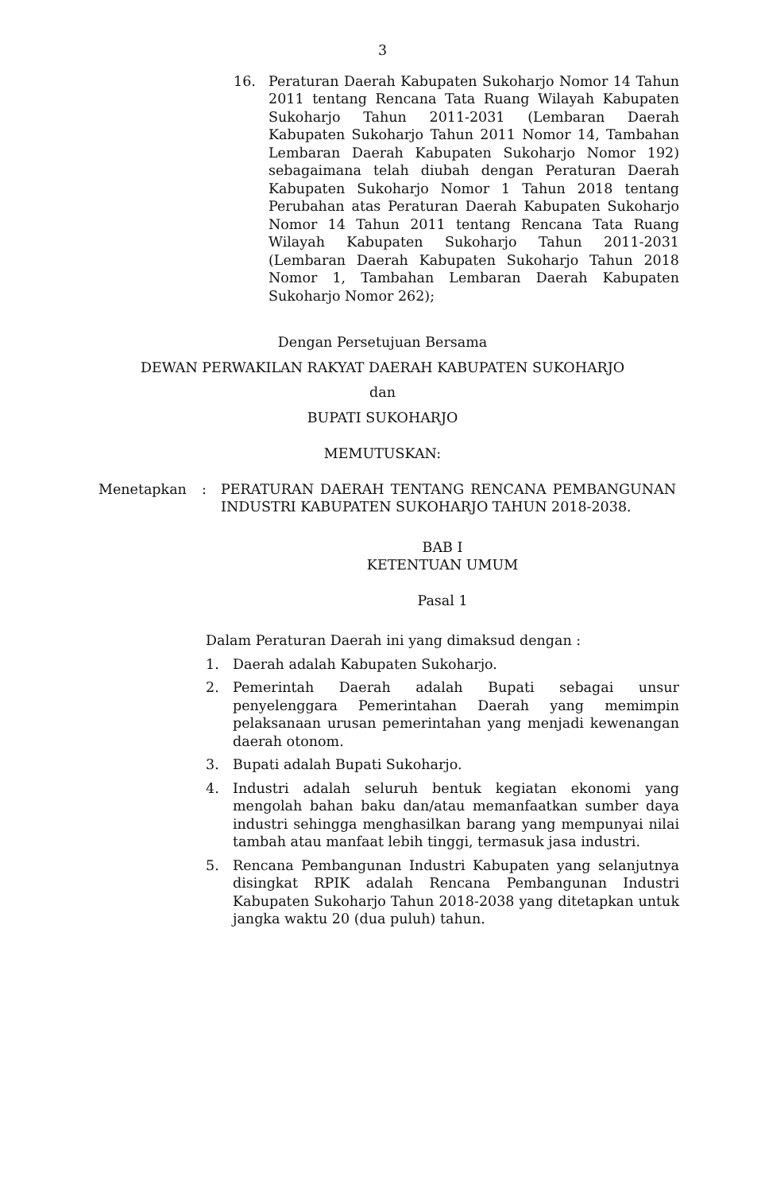3
16. Peraturan Daerah Kabupaten Sukoharjo Nomor 14 Tahun 2011 tentang Rencana Tata Ruang Wilayah Kabupaten Sukoharjo Tahun 2011-2031 (Lembaran Daerah Kabupaten Sukoharjo Tahun 2011 Nomor 14, Tambahan Lembaran Daerah Kabupaten Sukoharjo Nomor 192) sebagaimana telah diubah dengan Peraturan Daerah Kabupaten Sukoharjo Nomor 1 Tahun 2018 tentang Perubahan atas Peraturan Daerah Kabupaten Sukoharjo Nomor 14 Tahun 2011 tentang Rencana Tata Ruang Wilayah Kabupaten Sukoharjo Tahun 2011-2031 (Lembaran Daerah Kabupaten Sukoharjo Tahun 2018 Nomor 1, Tambahan Lembaran Daerah Kabupaten Sukoharjo Nomor 262);
Dengan Persetujuan Bersama
DEWAN PERWAKILAN RAKYAT DAERAH KABUPATEN SUKOHARJO
dan
BUPATI SUKOHARJO
MEMUTUSKAN:
Menetapkan: PERATURAN DAERAH TENTANG RENCANA PEMBANGUNAN INDUSTRI KABUPATEN SUKOHARJO TAHUN 2018-2038.
BAB I
KETENTUAN UMUM
Pasal 1
Dalam Peraturan Daerah ini yang dimaksud dengan :
1. Daerah adalah Kabupaten Sukoharjo.
2. Pemerintah Daerah adalah Bupati sebagai unsur penyelenggara Pemerintahan Daerah yang memimpin pelaksanaan urusan pemerintahan yang menjadi kewenangan daerah otonom.
3. Bupati adalah Bupati Sukoharjo.
4. Industri adalah seluruh bentuk kegiatan ekonomi yang mengolah bahan baku dan/atau memanfaatkan sumber daya industri sehingga menghasilkan barang yang mempunyai nilai tambah atau manfaat lebih tinggi, termasuk jasa industri.
5. Rencana Pembangunan Industri Kabupaten yang selanjutnya disingkat RPIK adalah Rencana Pembangunan Industri Kabupaten Sukoharjo Tahun 2018-2038 yang ditetapkan untuk jangka waktu 20 (dua puluh) tahun.